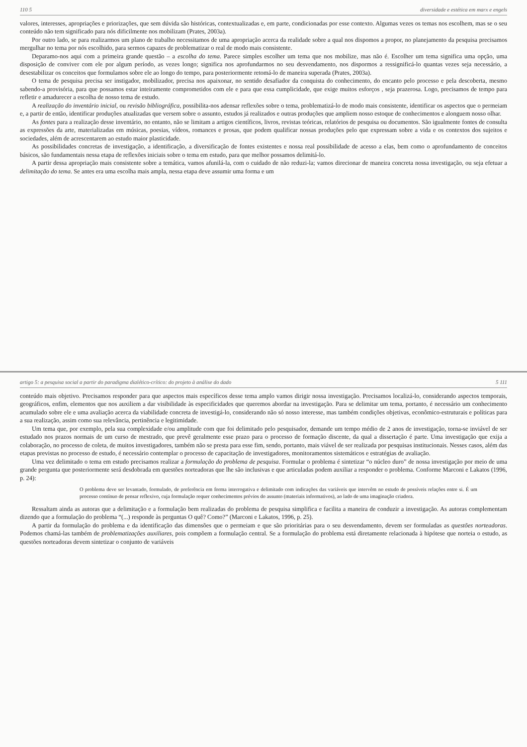110 5 diversidade e estética em marx e engels
valores, interesses, apropriações e priorizações, que sem dúvida são históricas, contextualizadas e, em parte, condicionadas por esse contexto. Algumas vezes os temas nos escolhem, mas se o seu conteúdo não tem significado para nós dificilmente nos mobilizam (Prates, 2003a).
Por outro lado, se para realizarmos um plano de trabalho necessitamos de uma apropriação acerca da realidade sobre a qual nos dispomos a propor, no planejamento da pesquisa precisamos mergulhar no tema por nós escolhido, para sermos capazes de problematizar o real de modo mais consistente.
Deparamo-nos aqui com a primeira grande questão – a escolha do tema. Parece simples escolher um tema que nos mobilize, mas não é. Escolher um tema significa uma opção, uma disposição de conviver com ele por algum período, as vezes longo; significa nos aprofundarmos no seu desvendamento, nos dispormos a ressignificá-lo quantas vezes seja necessário, a desestabilizar os conceitos que formulamos sobre ele ao longo do tempo, para posteriormente retomá-lo de maneira superada (Prates, 2003a).
O tema de pesquisa precisa ser instigador, mobilizador, precisa nos apaixonar, no sentido desafiador da conquista do conhecimento, do encanto pelo processo e pela descoberta, mesmo sabendo-a provisória, para que possamos estar inteiramente comprometidos com ele e para que essa cumplicidade, que exige muitos esforços , seja prazerosa. Logo, precisamos de tempo para refletir e amadurecer a escolha de nosso tema de estudo.
A realização do inventário inicial, ou revisão bibliográfica, possibilita-nos adensar reflexões sobre o tema, problematizá-lo de modo mais consistente, identificar os aspectos que o permeiam e, a partir de então, identificar produções atualizadas que versem sobre o assunto, estudos já realizados e outras produções que ampliem nosso estoque de conhecimentos e alonguem nosso olhar.
As fontes para a realização desse inventário, no entanto, não se limitam a artigos científicos, livros, revistas teóricas, relatórios de pesquisa ou documentos. São igualmente fontes de consulta as expressões da arte, materializadas em músicas, poesias, vídeos, romances e prosas, que podem qualificar nossas produções pelo que expressam sobre a vida e os contextos dos sujeitos e sociedades, além de acrescentarem ao estudo maior plasticidade.
As possibilidades concretas de investigação, a identificação, a diversificação de fontes existentes e nossa real possibilidade de acesso a elas, bem como o aprofundamento de conceitos básicos, são fundamentais nessa etapa de reflexões iniciais sobre o tema em estudo, para que melhor possamos delimitá-lo.
A partir dessa apropriação mais consistente sobre a temática, vamos afunilá-la, com o cuidado de não reduzi-la; vamos direcionar de maneira concreta nossa investigação, ou seja efetuar a delimitação do tema. Se antes era uma escolha mais ampla, nessa etapa deve assumir uma forma e um
artigo 5: a pesquisa social a partir do paradigma dialético-crítico: do projeto à análise do dado 5 111
conteúdo mais objetivo. Precisamos responder para que aspectos mais específicos desse tema amplo vamos dirigir nossa investigação. Precisamos localizá-lo, considerando aspectos temporais, geográficos, enfim, elementos que nos auxiliem a dar visibilidade às especificidades que queremos abordar na investigação. Para se delimitar um tema, portanto, é necessário um conhecimento acumulado sobre ele e uma avaliação acerca da viabilidade concreta de investigá-lo, considerando não só nosso interesse, mas também condições objetivas, econômico-estruturais e políticas para a sua realização, assim como sua relevância, pertinência e legitimidade.
Um tema que, por exemplo, pela sua complexidade e/ou amplitude com que foi delimitado pelo pesquisador, demande um tempo médio de 2 anos de investigação, torna-se inviável de ser estudado nos prazos normais de um curso de mestrado, que prevê geralmente esse prazo para o processo de formação discente, da qual a dissertação é parte. Uma investigação que exija a colaboração, no processo de coleta, de muitos investigadores, também não se presta para esse fim, sendo, portanto, mais viável de ser realizada por pesquisas institucionais. Nesses casos, além das etapas previstas no processo de estudo, é necessário contemplar o processo de capacitação de investigadores, monitoramentos sistemáticos e estratégias de avaliação.
Uma vez delimitado o tema em estudo precisamos realizar a formulação do problema de pesquisa. Formular o problema é sintetizar “o núcleo duro” de nossa investigação por meio de uma grande pergunta que posteriormente será desdobrada em questões norteadoras que lhe são inclusivas e que articuladas podem auxiliar a responder o problema. Conforme Marconi e Lakatos (1996, p. 24):
O problema deve ser levantado, formulado, de preferência em forma interrogativa e delimitado com indicações das variáveis que intervêm no estudo de possíveis relações entre si. É um processo contínuo de pensar reflexivo, cuja formulação requer conhecimentos prévios do assunto (materiais informativos), ao lado de uma imaginação criadora.
Ressaltam ainda as autoras que a delimitação e a formulação bem realizadas do problema de pesquisa simplifica e facilita a maneira de conduzir a investigação. As autoras complementam dizendo que a formulação do problema “(...) responde às perguntas O quê? Como?” (Marconi e Lakatos, 1996, p. 25).
A partir da formulação do problema e da identificação das dimensões que o permeiam e que são prioritárias para o seu desvendamento, devem ser formuladas as questões norteadoras. Podemos chamá-las também de problematizações auxiliares, pois compõem a formulação central. Se a formulação do problema está diretamente relacionada à hipótese que norteia o estudo, as questões norteadoras devem sintetizar o conjunto de variáveis